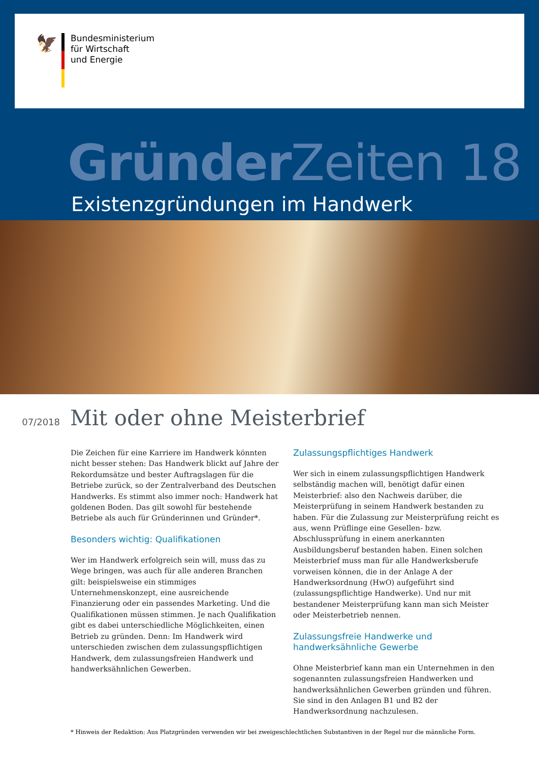🦅
Bundesministerium
für Wirtschaft
und Energie
Gründer Zeiten 18
Existenzgründungen im Handwerk
07/2018
Mit oder ohne Meisterbrief
Die Zeichen für eine Karriere im Handwerk könnten nicht besser stehen: Das Handwerk blickt auf Jahre der Rekordumsätze und bester Auftragslagen für die Betriebe zurück, so der Zentralverband des Deutschen Handwerks. Es stimmt also immer noch: Handwerk hat goldenen Boden. Das gilt sowohl für bestehende Betriebe als auch für Gründerinnen und Gründer*.
Besonders wichtig: Qualifikationen
Wer im Handwerk erfolgreich sein will, muss das zu Wege bringen, was auch für alle anderen Branchen gilt: beispielsweise ein stimmiges Unternehmenskonzept, eine ausreichende Finanzierung oder ein passendes Marketing. Und die Qualifikationen müssen stimmen. Je nach Qualifikation gibt es dabei unterschiedliche Möglichkeiten, einen Betrieb zu gründen. Denn: Im Handwerk wird unterschieden zwischen dem zulassungspflichtigen Handwerk, dem zulassungsfreien Handwerk und handwerksähnlichen Gewerben.
Zulassungspflichtiges Handwerk
Wer sich in einem zulassungspflichtigen Handwerk selbständig machen will, benötigt dafür einen Meisterbrief: also den Nachweis darüber, die Meisterprüfung in seinem Handwerk bestanden zu haben. Für die Zulassung zur Meisterprüfung reicht es aus, wenn Prüflinge eine Gesellen- bzw. Abschlussprüfung in einem anerkannten Ausbildungsberuf bestanden haben. Einen solchen Meisterbrief muss man für alle Handwerksberufe vorweisen können, die in der Anlage A der Handwerksordnung (HwO) aufgeführt sind (zulassungspflichtige Handwerke). Und nur mit bestandener Meisterprüfung kann man sich Meister oder Meisterbetrieb nennen.
Zulassungsfreie Handwerke und handwerksähnliche Gewerbe
Ohne Meisterbrief kann man ein Unternehmen in den sogenannten zulassungsfreien Handwerken und handwerksähnlichen Gewerben gründen und führen. Sie sind in den Anlagen B1 und B2 der Handwerksordnung nachzulesen.
* Hinweis der Redaktion: Aus Platzgründen verwenden wir bei zweigeschlechtlichen Substantiven in der Regel nur die männliche Form.